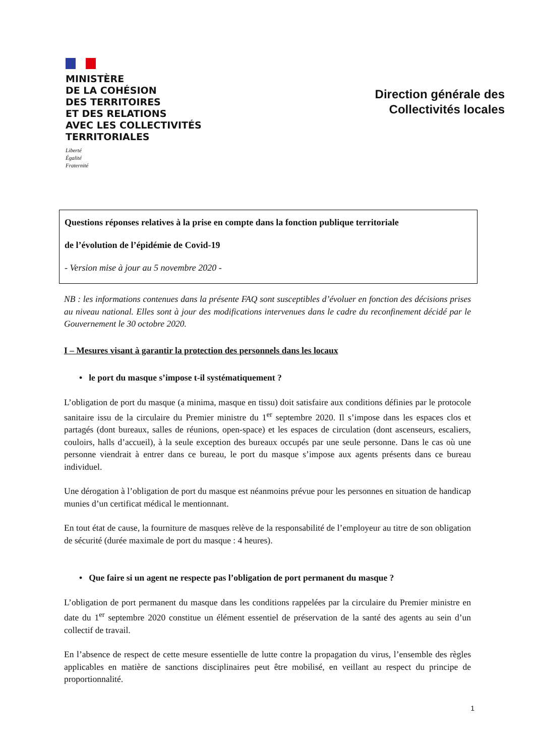MINISTÈRE
DE LA COHÉSION
DES TERRITOIRES
ET DES RELATIONS
AVEC LES COLLECTIVITÉS
TERRITORIALES
Liberté
Égalité
Fraternité
Direction générale des
Collectivités locales
Questions réponses relatives à la prise en compte dans la fonction publique territoriale
de l’évolution de l’épidémie de Covid-19
- Version mise à jour au 5 novembre 2020 -
NB : les informations contenues dans la présente FAQ sont susceptibles d’évoluer en fonction des décisions prises au niveau national. Elles sont à jour des modifications intervenues dans le cadre du reconfinement décidé par le Gouvernement le 30 octobre 2020.
I – Mesures visant à garantir la protection des personnels dans les locaux
• le port du masque s’impose t-il systématiquement ?
L’obligation de port du masque (a minima, masque en tissu) doit satisfaire aux conditions définies par le protocole sanitaire issu de la circulaire du Premier ministre du 1<sup>er</sup> septembre 2020. Il s’impose dans les espaces clos et partagés (dont bureaux, salles de réunions, open-space) et les espaces de circulation (dont ascenseurs, escaliers, couloirs, halls d’accueil), à la seule exception des bureaux occupés par une seule personne. Dans le cas où une personne viendrait à entrer dans ce bureau, le port du masque s’impose aux agents présents dans ce bureau individuel.
Une dérogation à l’obligation de port du masque est néanmoins prévue pour les personnes en situation de handicap munies d’un certificat médical le mentionnant.
En tout état de cause, la fourniture de masques relève de la responsabilité de l’employeur au titre de son obligation de sécurité (durée maximale de port du masque : 4 heures).
• Que faire si un agent ne respecte pas l’obligation de port permanent du masque ?
L’obligation de port permanent du masque dans les conditions rappelées par la circulaire du Premier ministre en date du 1<sup>er</sup> septembre 2020 constitue un élément essentiel de préservation de la santé des agents au sein d’un collectif de travail.
En l’absence de respect de cette mesure essentielle de lutte contre la propagation du virus, l’ensemble des règles applicables en matière de sanctions disciplinaires peut être mobilisé, en veillant au respect du principe de proportionnalité.
1